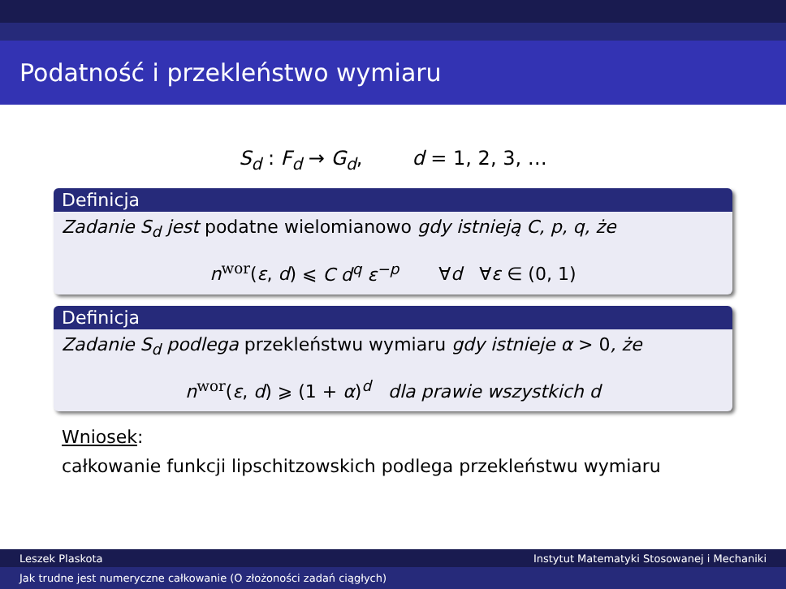Podatność i przekleństwo wymiaru
S<sub>d</sub> : F<sub>d</sub> → G<sub>d</sub>, d = 1, 2, 3, …
Definicja
Zadanie S<sub>d</sub> jest podatne wielomianowo gdy istnieją C, p, q, że
n<sup>wor</sup>(ε, d) ⩽ C d<sup>q</sup> ε<sup>−p</sup> ∀d ∀ε ∈ (0, 1)
Definicja
Zadanie S<sub>d</sub> podlega przekleństwu wymiaru gdy istnieje α > 0, że
n<sup>wor</sup>(ε, d) ⩾ (1 + α)<sup>d</sup> dla prawie wszystkich d
Wniosek:
całkowanie funkcji lipschitzowskich podlega przekleństwu wymiaru
Leszek Plaskota Instytut Matematyki Stosowanej i Mechaniki
Jak trudne jest numeryczne całkowanie (O złożoności zadań ciągłych)